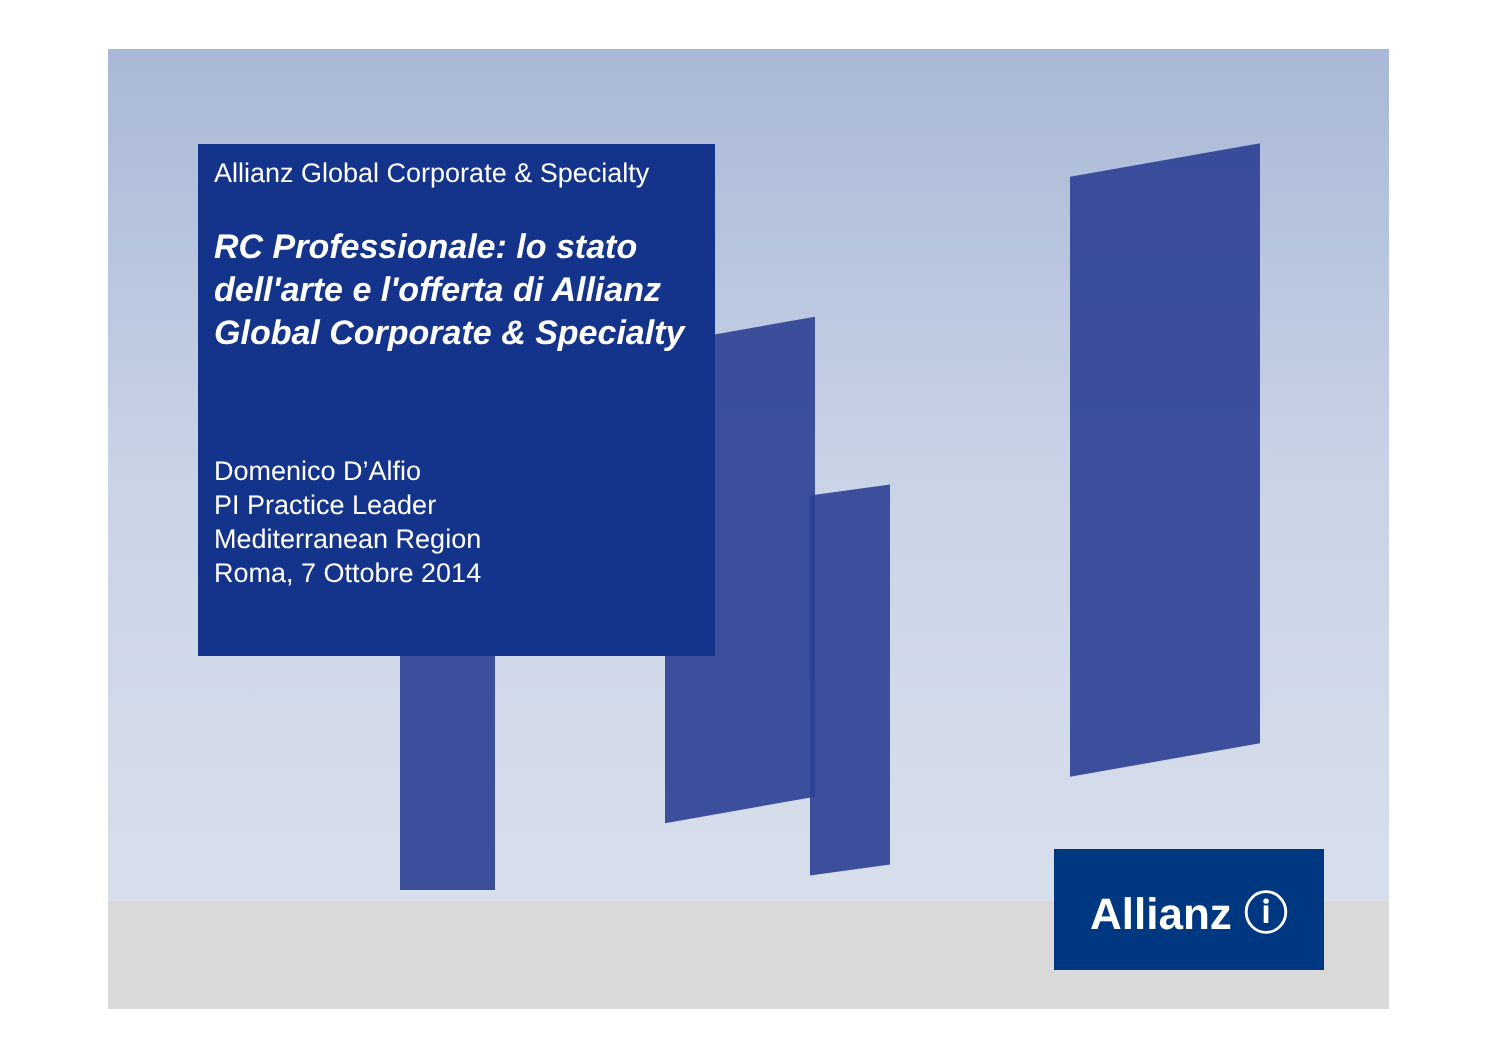Allianz Global Corporate & Specialty
RC Professionale: lo stato dell'arte e l'offerta di Allianz Global Corporate & Specialty
Domenico D’Alfio
PI Practice Leader
Mediterranean Region
Roma, 7 Ottobre 2014
Allianz ⓘ